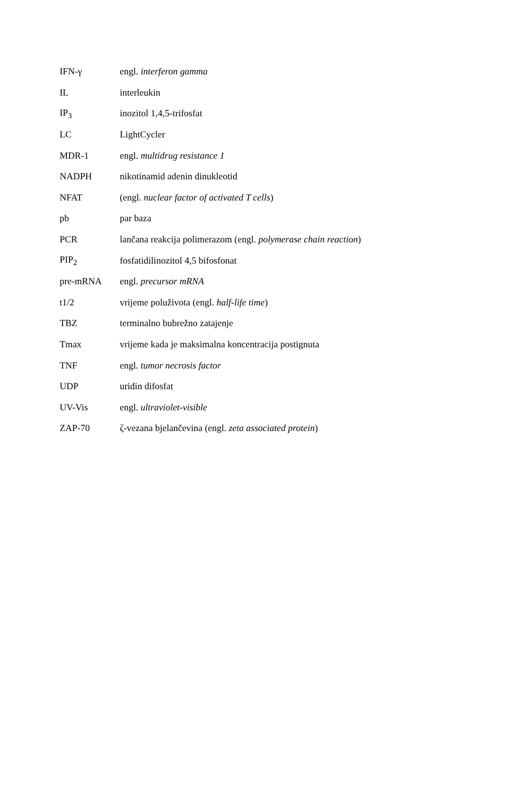| IFN-γ | engl. interferon gamma |
| IL | interleukin |
| IP<sub>3</sub> | inozitol 1,4,5-trifosfat |
| LC | LightCycler |
| MDR-1 | engl. multidrug resistance 1 |
| NADPH | nikotinamid adenin dinukleotid |
| NFAT | (engl. nuclear factor of activated T cells ) |
| pb | par baza |
| PCR | lančana reakcija polimerazom (engl. polymerase chain reaction ) |
| PIP<sub>2</sub> | fosfatidilinozitol 4,5 bifosfonat |
| pre-mRNA | engl. precursor mRNA |
| t1/2 | vrijeme poluživota (engl. half-life time ) |
| TBZ | terminalno bubrežno zatajenje |
| Tmax | vrijeme kada je maksimalna koncentracija postignuta |
| TNF | engl. tumor necrosis factor |
| UDP | uridin difosfat |
| UV-Vis | engl. ultraviolet-visible |
| ZAP-70 | ζ-vezana bjelančevina (engl. zeta associated protein ) |